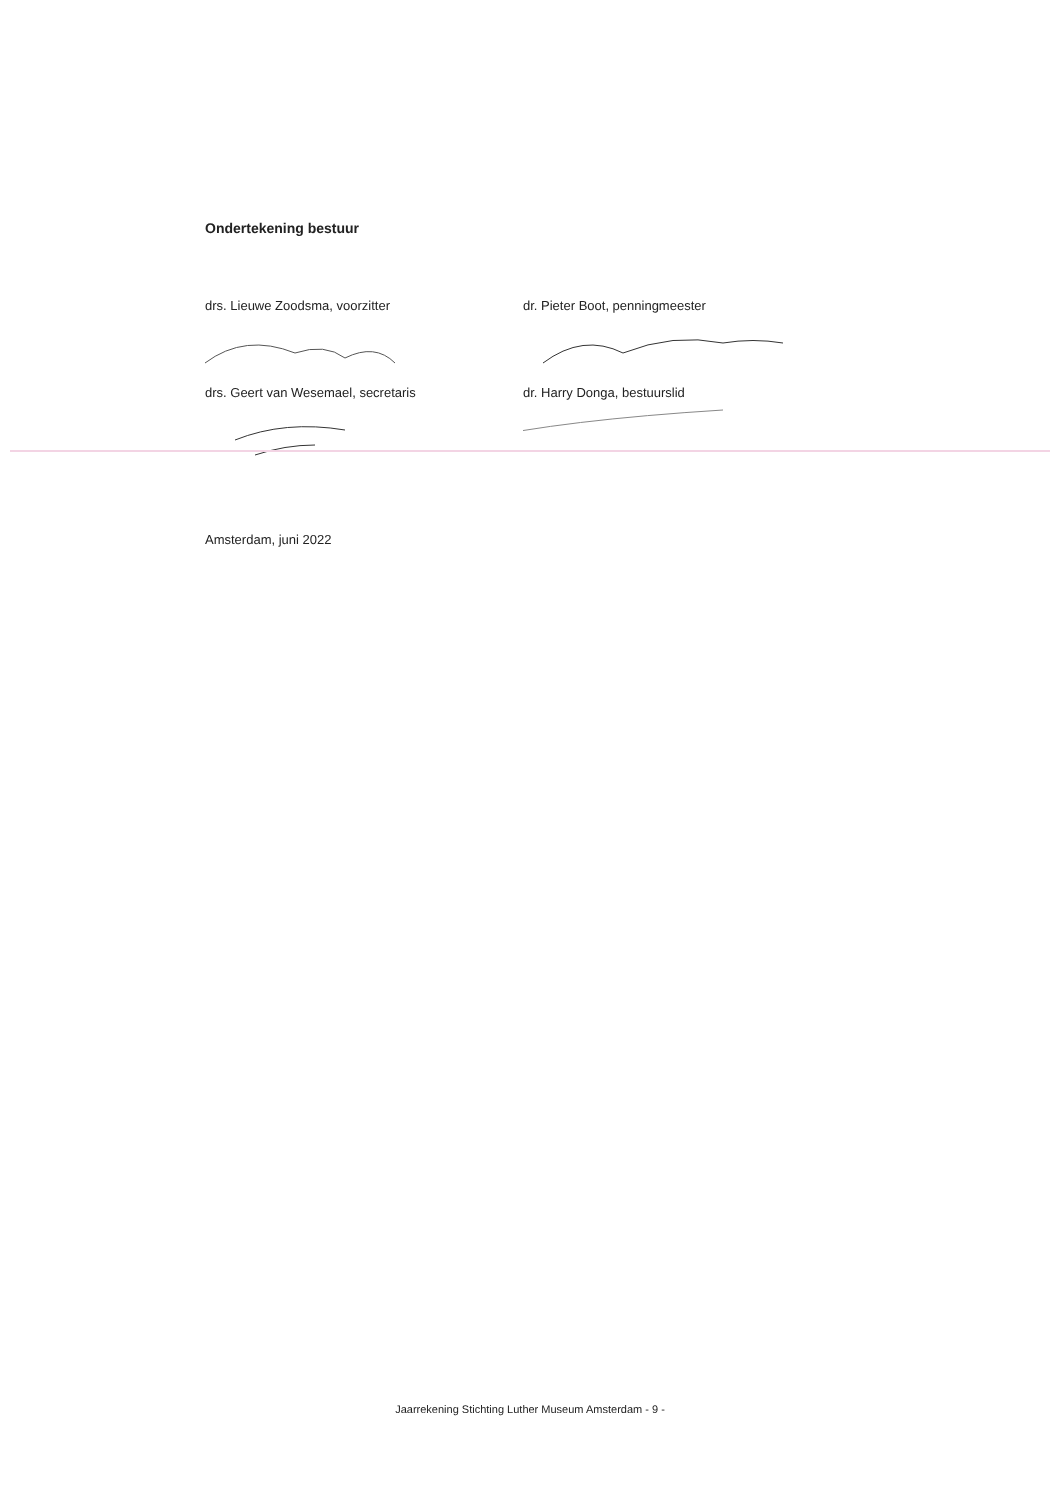Ondertekening bestuur
drs. Lieuwe Zoodsma, voorzitter dr. Pieter Boot, penningmeester
drs. Geert van Wesemael, secretaris dr. Harry Donga, bestuurslid
Amsterdam, juni 2022
Jaarrekening Stichting Luther Museum Amsterdam - 9 -